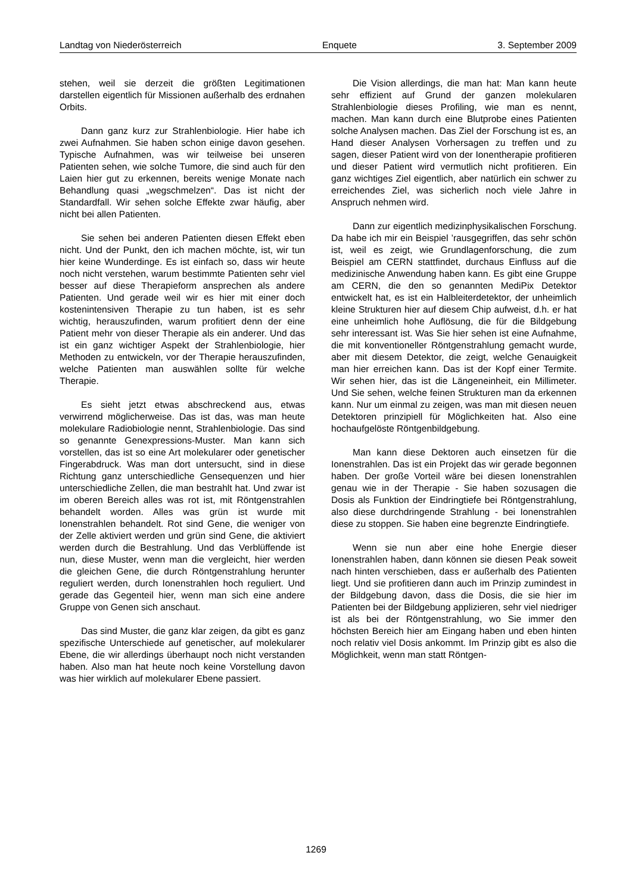Landtag von Niederösterreich Enquete 3. September 2009
stehen, weil sie derzeit die größten Legitimationen darstellen eigentlich für Missionen außerhalb des erdnahen Orbits.
Dann ganz kurz zur Strahlenbiologie. Hier habe ich zwei Aufnahmen. Sie haben schon einige davon gesehen. Typische Aufnahmen, was wir teilweise bei unseren Patienten sehen, wie solche Tumore, die sind auch für den Laien hier gut zu erkennen, bereits wenige Monate nach Behandlung quasi „wegschmelzen“. Das ist nicht der Standardfall. Wir sehen solche Effekte zwar häufig, aber nicht bei allen Patienten.
Sie sehen bei anderen Patienten diesen Effekt eben nicht. Und der Punkt, den ich machen möchte, ist, wir tun hier keine Wunderdinge. Es ist einfach so, dass wir heute noch nicht verstehen, warum bestimmte Patienten sehr viel besser auf diese Therapieform ansprechen als andere Patienten. Und gerade weil wir es hier mit einer doch kostenintensiven Therapie zu tun haben, ist es sehr wichtig, herauszufinden, warum profitiert denn der eine Patient mehr von dieser Therapie als ein anderer. Und das ist ein ganz wichtiger Aspekt der Strahlenbiologie, hier Methoden zu entwickeln, vor der Therapie herauszufinden, welche Patienten man auswählen sollte für welche Therapie.
Es sieht jetzt etwas abschreckend aus, etwas verwirrend möglicherweise. Das ist das, was man heute molekulare Radiobiologie nennt, Strahlenbiologie. Das sind so genannte Genexpressions-Muster. Man kann sich vorstellen, das ist so eine Art molekularer oder genetischer Fingerabdruck. Was man dort untersucht, sind in diese Richtung ganz unterschiedliche Gensequenzen und hier unterschiedliche Zellen, die man bestrahlt hat. Und zwar ist im oberen Bereich alles was rot ist, mit Röntgenstrahlen behandelt worden. Alles was grün ist wurde mit Ionenstrahlen behandelt. Rot sind Gene, die weniger von der Zelle aktiviert werden und grün sind Gene, die aktiviert werden durch die Bestrahlung. Und das Verblüffende ist nun, diese Muster, wenn man die vergleicht, hier werden die gleichen Gene, die durch Röntgenstrahlung herunter reguliert werden, durch Ionenstrahlen hoch reguliert. Und gerade das Gegenteil hier, wenn man sich eine andere Gruppe von Genen sich anschaut.
Das sind Muster, die ganz klar zeigen, da gibt es ganz spezifische Unterschiede auf genetischer, auf molekularer Ebene, die wir allerdings überhaupt noch nicht verstanden haben. Also man hat heute noch keine Vorstellung davon was hier wirklich auf molekularer Ebene passiert.
Die Vision allerdings, die man hat: Man kann heute sehr effizient auf Grund der ganzen molekularen Strahlenbiologie dieses Profiling, wie man es nennt, machen. Man kann durch eine Blutprobe eines Patienten solche Analysen machen. Das Ziel der Forschung ist es, an Hand dieser Analysen Vorhersagen zu treffen und zu sagen, dieser Patient wird von der Ionentherapie profitieren und dieser Patient wird vermutlich nicht profitieren. Ein ganz wichtiges Ziel eigentlich, aber natürlich ein schwer zu erreichendes Ziel, was sicherlich noch viele Jahre in Anspruch nehmen wird.
Dann zur eigentlich medizinphysikalischen Forschung. Da habe ich mir ein Beispiel ’rausgegriffen, das sehr schön ist, weil es zeigt, wie Grundlagenforschung, die zum Beispiel am CERN stattfindet, durchaus Einfluss auf die medizinische Anwendung haben kann. Es gibt eine Gruppe am CERN, die den so genannten MediPix Detektor entwickelt hat, es ist ein Halbleiterdetektor, der unheimlich kleine Strukturen hier auf diesem Chip aufweist, d.h. er hat eine unheimlich hohe Auflösung, die für die Bildgebung sehr interessant ist. Was Sie hier sehen ist eine Aufnahme, die mit konventioneller Röntgenstrahlung gemacht wurde, aber mit diesem Detektor, die zeigt, welche Genauigkeit man hier erreichen kann. Das ist der Kopf einer Termite. Wir sehen hier, das ist die Längeneinheit, ein Millimeter. Und Sie sehen, welche feinen Strukturen man da erkennen kann. Nur um einmal zu zeigen, was man mit diesen neuen Detektoren prinzipiell für Möglichkeiten hat. Also eine hochaufgelöste Röntgenbildgebung.
Man kann diese Dektoren auch einsetzen für die Ionenstrahlen. Das ist ein Projekt das wir gerade begonnen haben. Der große Vorteil wäre bei diesen Ionenstrahlen genau wie in der Therapie - Sie haben sozusagen die Dosis als Funktion der Eindringtiefe bei Röntgenstrahlung, also diese durchdringende Strahlung - bei Ionenstrahlen diese zu stoppen. Sie haben eine begrenzte Eindringtiefe.
Wenn sie nun aber eine hohe Energie dieser Ionenstrahlen haben, dann können sie diesen Peak soweit nach hinten verschieben, dass er außerhalb des Patienten liegt. Und sie profitieren dann auch im Prinzip zumindest in der Bildgebung davon, dass die Dosis, die sie hier im Patienten bei der Bildgebung applizieren, sehr viel niedriger ist als bei der Röntgenstrahlung, wo Sie immer den höchsten Bereich hier am Eingang haben und eben hinten noch relativ viel Dosis ankommt. Im Prinzip gibt es also die Möglichkeit, wenn man statt Röntgen-
1269